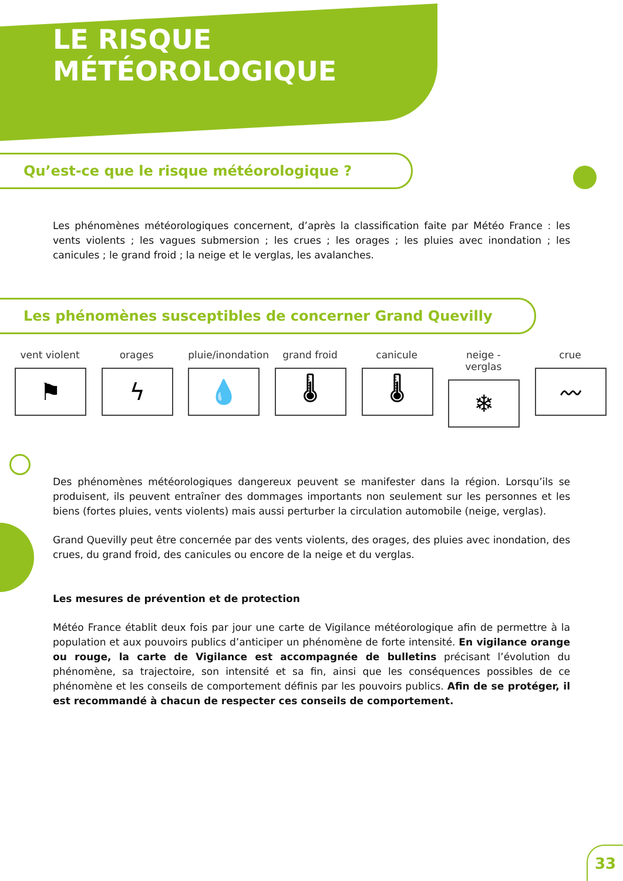LE RISQUE
MÉTÉOROLOGIQUE
Qu’est-ce que le risque météorologique ?
Les phénomènes météorologiques concernent, d’après la classification faite par Météo France : les vents violents ; les vagues submersion ; les crues ; les orages ; les pluies avec inondation ; les canicules ; le grand froid ; la neige et le verglas, les avalanches.
Les phénomènes susceptibles de concerner Grand Quevilly
vent violent
⚑
orages
ϟ
pluie/inondation
💧
grand froid
🌡
canicule
🌡
neige - verglas
❄
crue
〰
Des phénomènes météorologiques dangereux peuvent se manifester dans la région. Lorsqu’ils se produisent, ils peuvent entraîner des dommages importants non seulement sur les personnes et les biens (fortes pluies, vents violents) mais aussi perturber la circulation automobile (neige, verglas).
Grand Quevilly peut être concernée par des vents violents, des orages, des pluies avec inondation, des crues, du grand froid, des canicules ou encore de la neige et du verglas.
Les mesures de prévention et de protection
Météo France établit deux fois par jour une carte de Vigilance météorologique afin de permettre à la population et aux pouvoirs publics d’anticiper un phénomène de forte intensité. En vigilance orange ou rouge, la carte de Vigilance est accompagnée de bulletins précisant l’évolution du phénomène, sa trajectoire, son intensité et sa fin, ainsi que les conséquences possibles de ce phénomène et les conseils de comportement définis par les pouvoirs publics. Afin de se protéger, il est recommandé à chacun de respecter ces conseils de comportement.
33